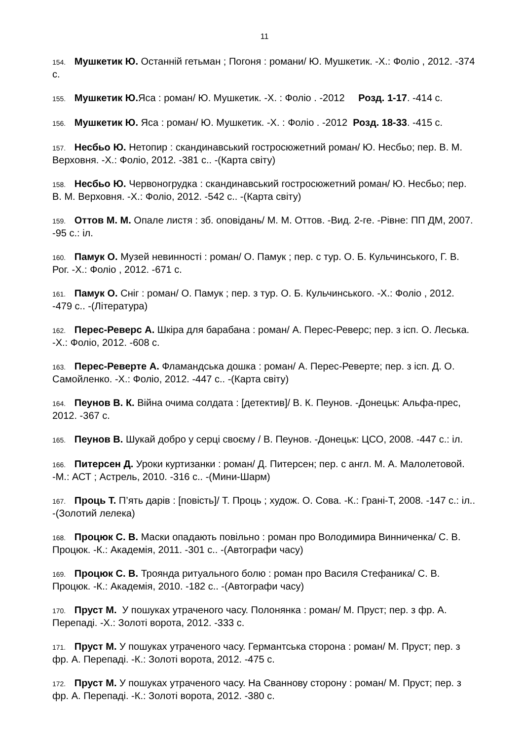11
154. Мушкетик Ю. Останній гетьман ; Погоня : романи/ Ю. Мушкетик. -Х.: Фоліо , 2012. -374 с.
155. Мушкетик Ю. Яса : роман/ Ю. Мушкетик. -Х. : Фоліо . -2012 Розд. 1-17. -414 с.
156. Мушкетик Ю. Яса : роман/ Ю. Мушкетик. -Х. : Фоліо . -2012 Розд. 18-33. -415 с.
157. Несбьо Ю. Нетопир : скандинавський гостросюжетний роман/ Ю. Несбьо; пер. В. М. Верховня. -Х.: Фоліо, 2012. -381 с.. -(Карта світу)
158. Несбьо Ю. Червоногрудка : скандинавський гостросюжетний роман/ Ю. Несбьо; пер. В. М. Верховня. -Х.: Фоліо, 2012. -542 с.. -(Карта світу)
159. Оттов М. М. Опале листя : зб. оповідань/ М. М. Оттов. -Вид. 2-ге. -Рівне: ПП ДМ, 2007. -95 с.: іл.
160. Памук О. Музей невинності : роман/ О. Памук ; пер. с тур. О. Б. Кульчинського, Г. В. Рог. -Х.: Фоліо , 2012. -671 с.
161. Памук О. Сніг : роман/ О. Памук ; пер. з тур. О. Б. Кульчинського. -Х.: Фоліо , 2012. -479 с.. -(Література)
162. Перес-Реверс А. Шкіра для барабана : роман/ А. Перес-Реверс; пер. з ісп. О. Леська. -Х.: Фоліо, 2012. -608 с.
163. Перес-Реверте А. Фламандська дошка : роман/ А. Перес-Реверте; пер. з ісп. Д. О. Самойленко. -Х.: Фоліо, 2012. -447 с.. -(Карта світу)
164. Пеунов В. К. Війна очима солдата : [детектив]/ В. К. Пеунов. -Донецьк: Альфа-прес, 2012. -367 с.
165. Пеунов В. Шукай добро у серці своєму / В. Пеунов. -Донецьк: ЦСО, 2008. -447 с.: іл.
166. Питерсен Д. Уроки куртизанки : роман/ Д. Питерсен; пер. с англ. М. А. Малолетовой. -М.: АСТ ; Астрель, 2010. -316 с.. -(Мини-Шарм)
167. Проць Т. П’ять дарів : [повість]/ Т. Проць ; худож. О. Сова. -К.: Грані-Т, 2008. -147 с.: іл.. -(Золотий лелека)
168. Процюк С. В. Маски опадають повільно : роман про Володимира Винниченка/ С. В. Процюк. -К.: Академія, 2011. -301 с.. -(Автографи часу)
169. Процюк С. В. Троянда ритуального болю : роман про Василя Стефаника/ С. В. Процюк. -К.: Академія, 2010. -182 с.. -(Автографи часу)
170. Пруст М. У пошуках утраченого часу. Полонянка : роман/ М. Пруст; пер. з фр. А. Перепаді. -Х.: Золоті ворота, 2012. -333 с.
171. Пруст М. У пошуках утраченого часу. Германтська сторона : роман/ М. Пруст; пер. з фр. А. Перепаді. -К.: Золоті ворота, 2012. -475 с.
172. Пруст М. У пошуках утраченого часу. На Сваннову сторону : роман/ М. Пруст; пер. з фр. А. Перепаді. -К.: Золоті ворота, 2012. -380 с.